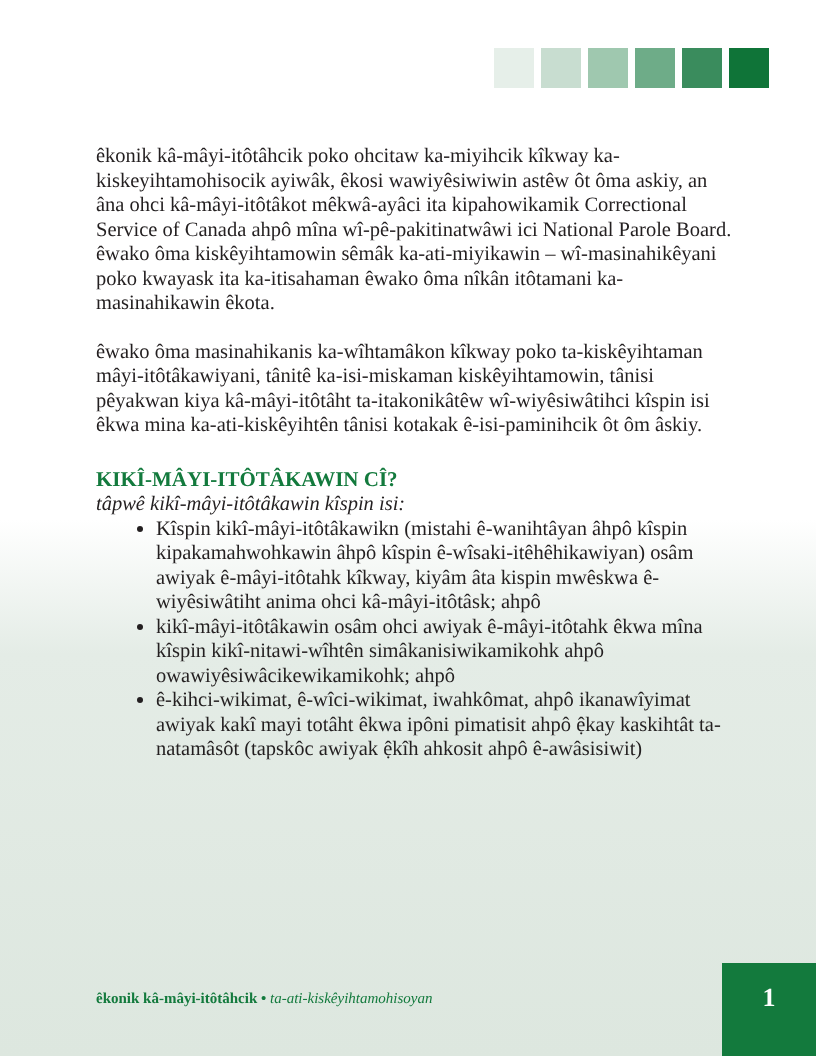êkonik kâ-mâyi-itôtâhcik poko ohcitaw ka-miyihcik kîkway ka-kiskeyihtamohisocik ayiwâk, êkosi wawiyêsiwiwin astêw ôt ôma askiy, an âna ohci kâ-mâyi-itôtâkot mêkwâ-ayâci ita kipahowikamik Correctional Service of Canada ahpô mîna wî-pê-pakitinatwâwi ici National Parole Board. êwako ôma kiskêyihtamowin sêmâk ka-ati-miyikawin – wî-masinahikêyani poko kwayask ita ka-itisahaman êwako ôma nîkân itôtamani ka-masinahikawin êkota.
êwako ôma masinahikanis ka-wîhtamâkon kîkway poko ta-kiskêyihtaman mâyi-itôtâkawiyani, tânitê ka-isi-miskaman kiskêyihtamowin, tânisi pêyakwan kiya kâ-mâyi-itôtâht ta-itakonikâtêw wî-wiyêsiwâtihci kîspin isi êkwa mina ka-ati-kiskêyihtên tânisi kotakak ê-isi-paminihcik ôt ôm âskiy.
KIKÎ-MÂYI-ITÔTÂKAWIN CÎ?
tâpwê kikî-mâyi-itôtâkawin kîspin isi:
Kîspin kikî-mâyi-itôtâkawikn (mistahi ê-wanihtâyan âhpô kîspin kipakamahwohkawin âhpô kîspin ê-wîsaki-itêhêhikawiyan) osâm awiyak ê-mâyi-itôtahk kîkway, kiyâm âta kispin mwêskwa ê-wiyêsiwâtiht anima ohci kâ-mâyi-itôtâsk; ahpô
kikî-mâyi-itôtâkawin osâm ohci awiyak ê-mâyi-itôtahk êkwa mîna kîspin kikî-nitawi-wîhtên simâkanisiwikamikohk ahpô owawiyêsiwâcikewikamikohk; ahpô
ê-kihci-wikimat, ê-wîci-wikimat, iwahkômat, ahpô ikanawîyimat awiyak kakî mayi totâht êkwa ipôni pimatisit ahpô ệkay kaskihtât ta-natamâsôt (tapskôc awiyak ệkîh ahkosit ahpô ê-awâsisiwit)
êkonik kâ-mâyi-itôtâhcik • ta-ati-kiskêyihtamohisoyan
1